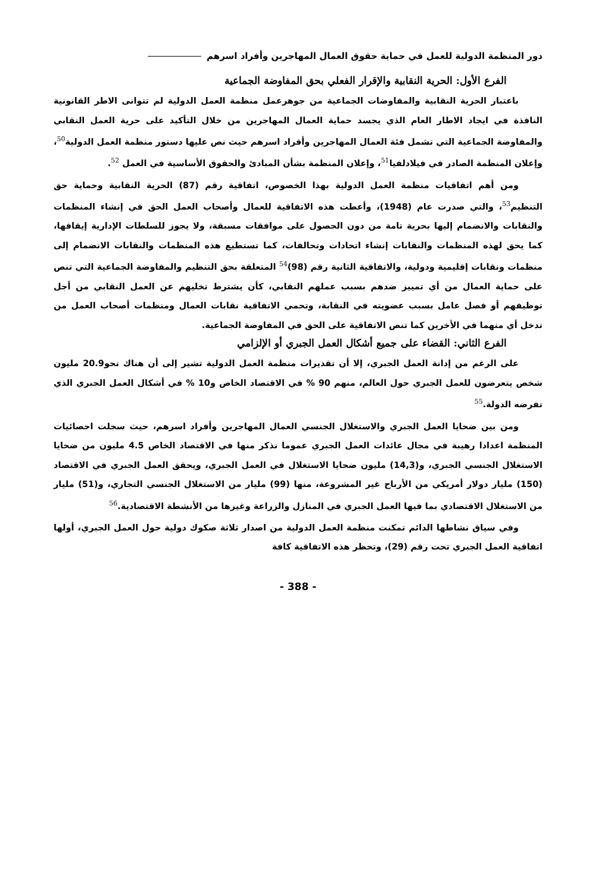دور المنظمة الدولية للعمل في حماية حقوق العمال المهاجرين وأفراد اسرهم
الفرع الأول: الحرية النقابية والإقرار الفعلي بحق المفاوضة الجماعية
باعتبار الحرية النقابية والمفاوضات الجماعية من جوهرعمل منظمة العمل الدولية لم تتوانى الاطر القانونية النافذة في ايجاد الاطار العام الذي يجسد حماية العمال المهاجرين من خلال التأكيد على حرية العمل النقابي والمفاوضة الجماعية التي تشمل فئة العمال المهاجرين وأفراد اسرهم حيث نص عليها دستور منظمة العمل الدولية<sup>50</sup>، وإعلان المنظمة الصادر في فيلادلفيا<sup>51</sup>، وإعلان المنظمة بشأن المبادئ والحقوق الأساسية في العمل <sup>52</sup>.
ومن أهم اتفاقيات منظمة العمل الدولية بهذا الخصوص، اتفاقية رقم (87) الحرية النقابية وحماية حق التنظيم<sup>53</sup>، والتي صدرت عام (1948)، وأعطت هذه الاتفاقية للعمال وأصحاب العمل الحق في إنشاء المنظمات والنقابات والانضمام إليها بحرية تامة من دون الحصول على موافقات مسبقة، ولا يجوز للسلطات الإدارية إيقافها، كما يحق لهذه المنظمات والنقابات إنشاء اتحادات وتحالفات، كما تستطيع هذه المنظمات والنقابات الانضمام إلى منظمات ونقابات إقليمية ودولية، والاتفاقية الثانية رقم (98)<sup>54</sup> المتعلقة بحق التنظيم والمفاوضة الجماعية التي تنص على حماية العمال من أي تمييز ضدهم بسبب عملهم النقابي، كأن يشترط تخليهم عن العمل النقابي من أجل توظيفهم أو فصل عامل بسبب عضويته في النقابة، وتحمي الاتفاقية نقابات العمال ومنظمات أصحاب العمل من تدخل أي منهما في الأخرين كما تنص الاتفاقية على الحق في المفاوضة الجماعية.
الفرع الثاني: القضاء على جميع أشكال العمل الجبري أو الإلزامي
على الرغم من إدانة العمل الجبري، إلا أن تقديرات منظمة العمل الدولية تشير إلى أن هناك نحو20.9 مليون شخص يتعرضون للعمل الجبري حول العالم، منهم 90 % في الاقتصاد الخاص و10 % في أشكال العمل الجبري الذي تفرضه الدولة.<sup>55</sup>
ومن بين ضحايا العمل الجبري والاستغلال الجنسي العمال المهاجرين وأفراد اسرهم، حيث سجلت احصائيات المنظمة اعدادا رهيبة في مجال عائدات العمل الجبري عموما نذكر منها في الاقتصاد الخاص 4.5 مليون من ضحايا الاستغلال الجنسي الجبري، و(14,3) مليون ضحايا الاستغلال في العمل الجبري، ويحقق العمل الجبري في الاقتصاد (150) مليار دولار أمريكي من الأرباح غير المشروعة، منها (99) مليار من الاستغلال الجنسي التجاري، و(51) مليار من الاستغلال الاقتصادي بما فيها العمل الجبري في المنازل والزراعة وغيرها من الأنشطة الاقتصادية.<sup>56</sup>
وفي سياق نشاطها الدائم تمكنت منظمة العمل الدولية من اصدار ثلاثة صكوك دولية حول العمل الجبري، أولها اتفاقية العمل الجبري تحت رقم (29)، وتحظر هذه الاتفاقية كافة
- 388 -